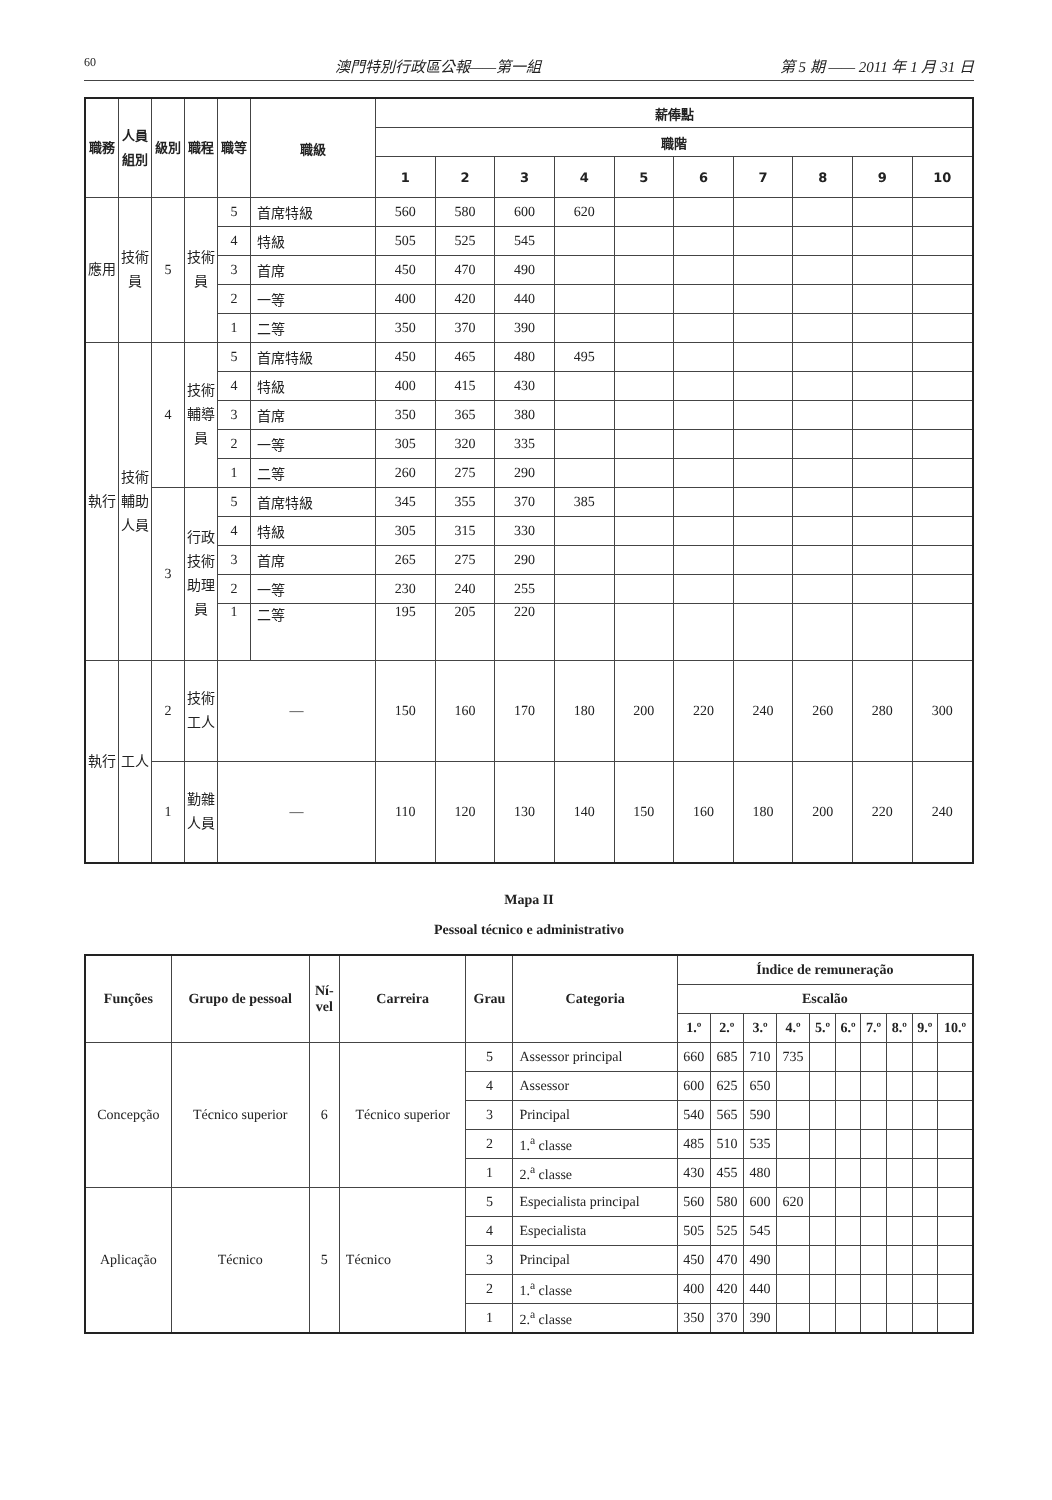60 澳門特別行政區公報——第一組 第 5 期 —— 2011 年 1 月 31 日
| 職務 | 人員組別 | 級別 | 職程 | 職等 | 職級 | 薪俸點 | | | | | | | | | |
| --- | --- | --- | --- | --- | --- | --- | --- | --- | --- | --- | --- | --- | --- | --- | --- |
| | | | | | | 職階 | | | | | | | | | |
| | | | | | | 1 | 2 | 3 | 4 | 5 | 6 | 7 | 8 | 9 | 10 |
| 應用 | 技術員 | 5 | 技術員 | 5 | 首席特級 | 560 | 580 | 600 | 620 | | | | | | |
| | | | | 4 | 特級 | 505 | 525 | 545 | | | | | | | |
| | | | | 3 | 首席 | 450 | 470 | 490 | | | | | | | |
| | | | | 2 | 一等 | 400 | 420 | 440 | | | | | | | |
| | | | | 1 | 二等 | 350 | 370 | 390 | | | | | | | |
| 執行 | 技術輔助人員 | 4 | 技術輔導員 | 5 | 首席特級 | 450 | 465 | 480 | 495 | | | | | | |
| | | | | 4 | 特級 | 400 | 415 | 430 | | | | | | | |
| | | | | 3 | 首席 | 350 | 365 | 380 | | | | | | | |
| | | | | 2 | 一等 | 305 | 320 | 335 | | | | | | | |
| | | | | 1 | 二等 | 260 | 275 | 290 | | | | | | | |
| | | 3 | 行政技術助理員 | 5 | 首席特級 | 345 | 355 | 370 | 385 | | | | | | |
| | | | | 4 | 特級 | 305 | 315 | 330 | | | | | | | |
| | | | | 3 | 首席 | 265 | 275 | 290 | | | | | | | |
| | | | | 2 | 一等 | 230 | 240 | 255 | | | | | | | |
| | | | | 1 | 二等 | 195 | 205 | 220 | | | | | | | |
| 執行 | 工人 | 2 | 技術工人 | — | | 150 | 160 | 170 | 180 | 200 | 220 | 240 | 260 | 280 | 300 |
| | | 1 | 勤雜人員 | — | | 110 | 120 | 130 | 140 | 150 | 160 | 180 | 200 | 220 | 240 |
Mapa II
Pessoal técnico e administrativo
| Funções | Grupo de pessoal | Ní- vel | Carreira | Grau | Categoria | Índice de remuneração | | | | | | | | | |
| --- | --- | --- | --- | --- | --- | --- | --- | --- | --- | --- | --- | --- | --- | --- | --- |
| | | | | | | Escalão | | | | | | | | | |
| | | | | | | 1.º | 2.º | 3.º | 4.º | 5.º | 6.º | 7.º | 8.º | 9.º | 10.º |
| Concepção | Técnico superior | 6 | Técnico superior | 5 | Assessor principal | 660 | 685 | 710 | 735 | | | | | | |
| | | | | 4 | Assessor | 600 | 625 | 650 | | | | | | | |
| | | | | 3 | Principal | 540 | 565 | 590 | | | | | | | |
| | | | | 2 | 1.<sup>a</sup> classe | 485 | 510 | 535 | | | | | | | |
| | | | | 1 | 2.<sup>a</sup> classe | 430 | 455 | 480 | | | | | | | |
| Aplicação | Técnico | 5 | Técnico | 5 | Especialista principal | 560 | 580 | 600 | 620 | | | | | | |
| | | | | 4 | Especialista | 505 | 525 | 545 | | | | | | | |
| | | | | 3 | Principal | 450 | 470 | 490 | | | | | | | |
| | | | | 2 | 1.<sup>a</sup> classe | 400 | 420 | 440 | | | | | | | |
| | | | | 1 | 2.<sup>a</sup> classe | 350 | 370 | 390 | | | | | | | |